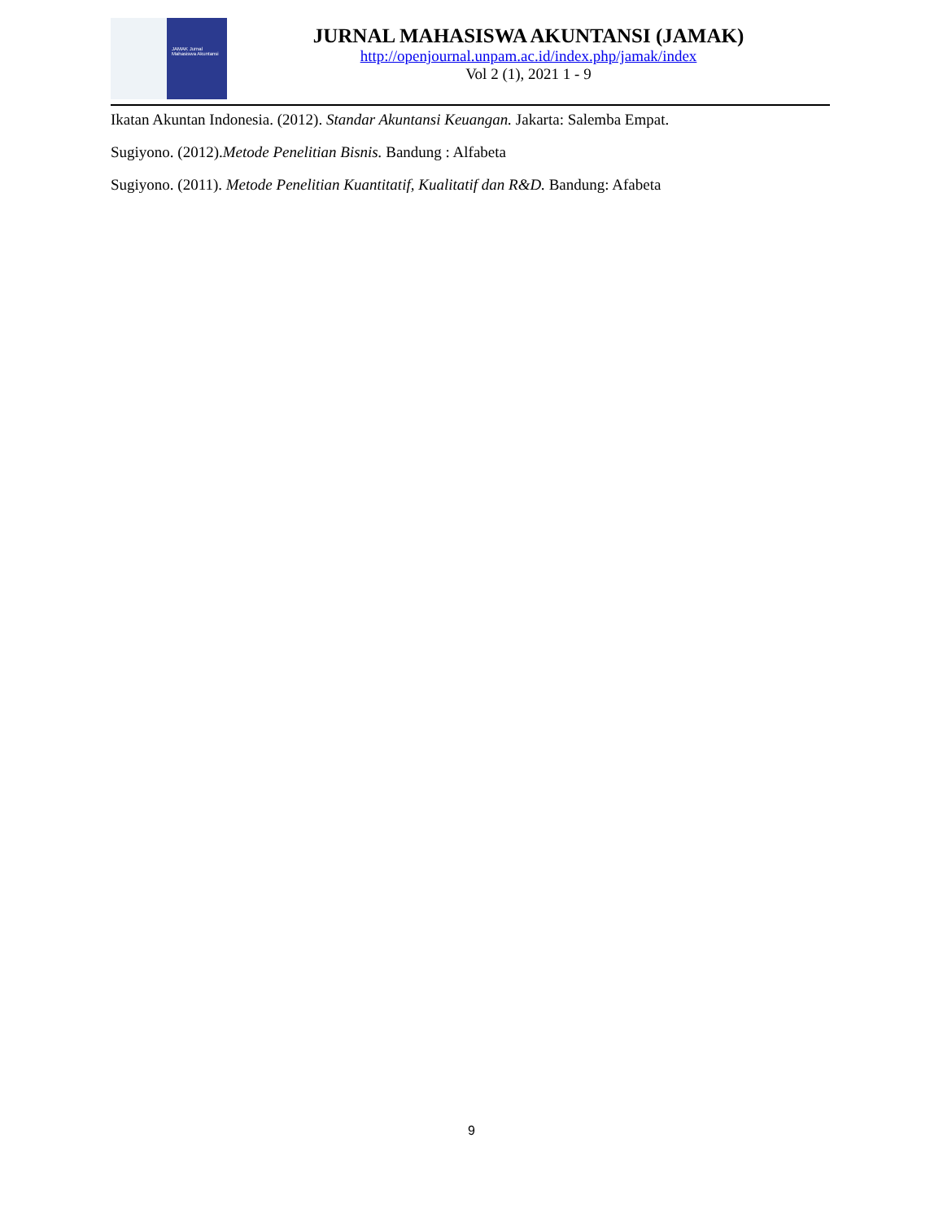JAMAK Jurnal Mahasiswa Akuntansi
JURNAL MAHASISWA AKUNTANSI (JAMAK)
http://openjournal.unpam.ac.id/index.php/jamak/index
Vol 2 (1), 2021 1 - 9
Ikatan Akuntan Indonesia. (2012). Standar Akuntansi Keuangan. Jakarta: Salemba Empat.
Sugiyono. (2012).Metode Penelitian Bisnis. Bandung : Alfabeta
Sugiyono. (2011). Metode Penelitian Kuantitatif, Kualitatif dan R&D. Bandung: Afabeta
9